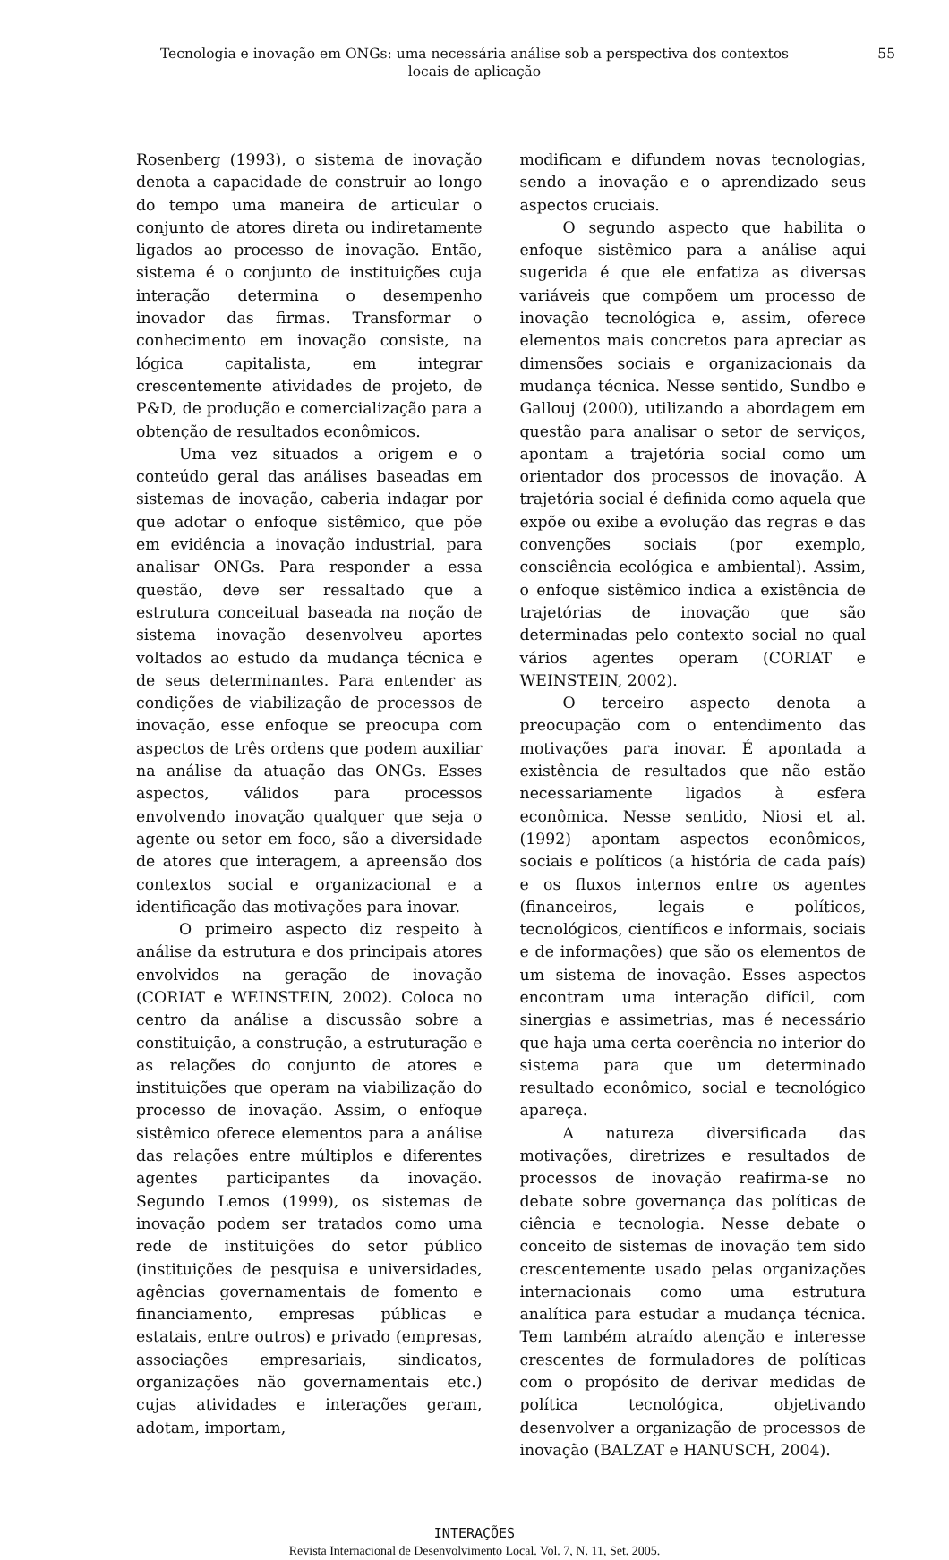Tecnologia e inovação em ONGs: uma necessária análise sob a perspectiva dos contextos locais de aplicação 55
Rosenberg (1993), o sistema de inovação denota a capacidade de construir ao longo do tempo uma maneira de articular o conjunto de atores direta ou indiretamente ligados ao processo de inovação. Então, sistema é o conjunto de instituições cuja interação determina o desempenho inovador das firmas. Transformar o conhecimento em inovação consiste, na lógica capitalista, em integrar crescentemente atividades de projeto, de P&D, de produção e comercialização para a obtenção de resultados econômicos.
Uma vez situados a origem e o conteúdo geral das análises baseadas em sistemas de inovação, caberia indagar por que adotar o enfoque sistêmico, que põe em evidência a inovação industrial, para analisar ONGs. Para responder a essa questão, deve ser ressaltado que a estrutura conceitual baseada na noção de sistema inovação desenvolveu aportes voltados ao estudo da mudança técnica e de seus determinantes. Para entender as condições de viabilização de processos de inovação, esse enfoque se preocupa com aspectos de três ordens que podem auxiliar na análise da atuação das ONGs. Esses aspectos, válidos para processos envolvendo inovação qualquer que seja o agente ou setor em foco, são a diversidade de atores que interagem, a apreensão dos contextos social e organizacional e a identificação das motivações para inovar.
O primeiro aspecto diz respeito à análise da estrutura e dos principais atores envolvidos na geração de inovação (CORIAT e WEINSTEIN, 2002). Coloca no centro da análise a discussão sobre a constituição, a construção, a estruturação e as relações do conjunto de atores e instituições que operam na viabilização do processo de inovação. Assim, o enfoque sistêmico oferece elementos para a análise das relações entre múltiplos e diferentes agentes participantes da inovação. Segundo Lemos (1999), os sistemas de inovação podem ser tratados como uma rede de instituições do setor público (instituições de pesquisa e universidades, agências governamentais de fomento e financiamento, empresas públicas e estatais, entre outros) e privado (empresas, associações empresariais, sindicatos, organizações não governamentais etc.) cujas atividades e interações geram, adotam, importam,
modificam e difundem novas tecnologias, sendo a inovação e o aprendizado seus aspectos cruciais.
O segundo aspecto que habilita o enfoque sistêmico para a análise aqui sugerida é que ele enfatiza as diversas variáveis que compõem um processo de inovação tecnológica e, assim, oferece elementos mais concretos para apreciar as dimensões sociais e organizacionais da mudança técnica. Nesse sentido, Sundbo e Gallouj (2000), utilizando a abordagem em questão para analisar o setor de serviços, apontam a trajetória social como um orientador dos processos de inovação. A trajetória social é definida como aquela que expõe ou exibe a evolução das regras e das convenções sociais (por exemplo, consciência ecológica e ambiental). Assim, o enfoque sistêmico indica a existência de trajetórias de inovação que são determinadas pelo contexto social no qual vários agentes operam (CORIAT e WEINSTEIN, 2002).
O terceiro aspecto denota a preocupação com o entendimento das motivações para inovar. É apontada a existência de resultados que não estão necessariamente ligados à esfera econômica. Nesse sentido, Niosi et al. (1992) apontam aspectos econômicos, sociais e políticos (a história de cada país) e os fluxos internos entre os agentes (financeiros, legais e políticos, tecnológicos, científicos e informais, sociais e de informações) que são os elementos de um sistema de inovação. Esses aspectos encontram uma interação difícil, com sinergias e assimetrias, mas é necessário que haja uma certa coerência no interior do sistema para que um determinado resultado econômico, social e tecnológico apareça.
A natureza diversificada das motivações, diretrizes e resultados de processos de inovação reafirma-se no debate sobre governança das políticas de ciência e tecnologia. Nesse debate o conceito de sistemas de inovação tem sido crescentemente usado pelas organizações internacionais como uma estrutura analítica para estudar a mudança técnica. Tem também atraído atenção e interesse crescentes de formuladores de políticas com o propósito de derivar medidas de política tecnológica, objetivando desenvolver a organização de processos de inovação (BALZAT e HANUSCH, 2004).
INTERAÇÕES
Revista Internacional de Desenvolvimento Local. Vol. 7, N. 11, Set. 2005.